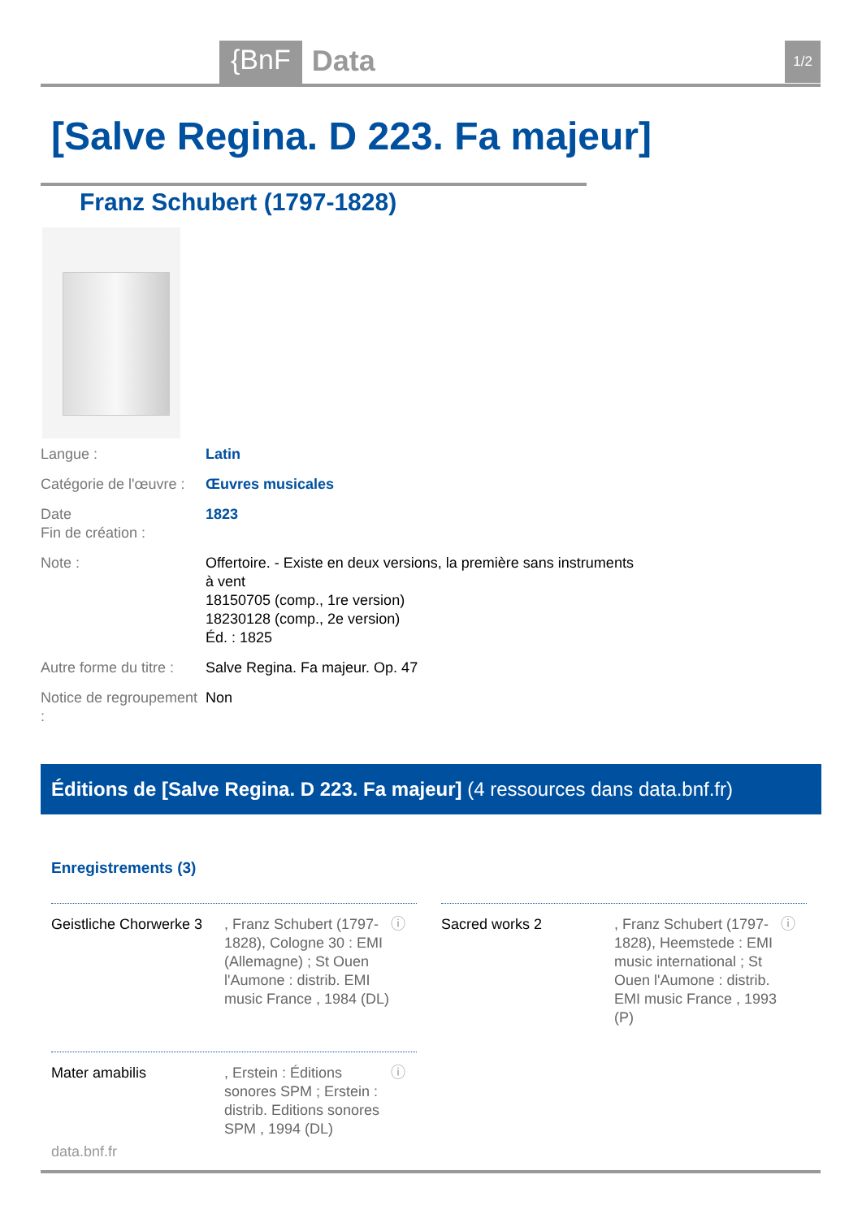{BnF Data 1/2
[Salve Regina. D 223. Fa majeur]
Franz Schubert (1797-1828)
| Langue : | Latin |
| Catégorie de l'œuvre : | Œuvres musicales |
| Date Fin de création : | 1823 |
| Note : | Offertoire. - Existe en deux versions, la première sans instruments à vent 18150705 (comp., 1re version) 18230128 (comp., 2e version) Éd. : 1825 |
| Autre forme du titre : | Salve Regina. Fa majeur. Op. 47 |
| Notice de regroupement : | Non |
Éditions de [Salve Regina. D 223. Fa majeur] (4 ressources dans data.bnf.fr)
Enregistrements (3)
Geistliche Chorwerke 3, Franz Schubert (1797-1828), Cologne 30 : EMI (Allemagne) ; St Ouen l'Aumone : distrib. EMI music France , 1984 (DL) ⓘ
Sacred works 2, Franz Schubert (1797-1828), Heemstede : EMI music international ; St Ouen l'Aumone : distrib. EMI music France , 1993 (P) ⓘ
Mater amabilis, Erstein : Éditions sonores SPM ; Erstein : distrib. Editions sonores SPM , 1994 (DL) ⓘ
data.bnf.fr